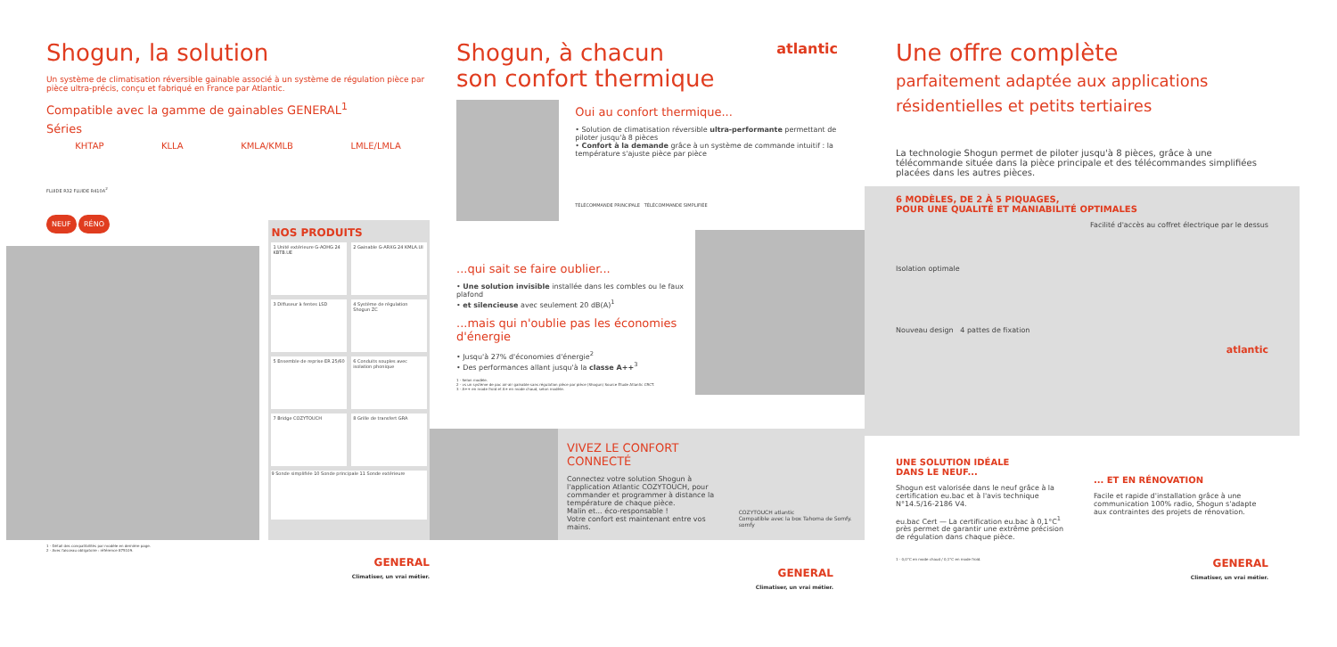Shogun, la solution
Un système de climatisation réversible gainable associé à un système de régulation pièce par pièce ultra-précis, conçu et fabriqué en France par Atlantic.
Compatible avec la gamme de gainables GENERAL<sup>1</sup>
Séries
KHTAP KLLA KMLA/KMLB LMLE/LMLA
FLUIDE R32 FLUIDE R410A<sup>2</sup>
NEUF RÉNO
NOS PRODUITS
1 Unité extérieure G-AOHG 24 KBTB.UE
2 Gainable G-ARXG 24 KMLA.UI
3 Diffuseur à fentes LSD
4 Système de régulation Shogun ZC
5 Ensemble de reprise ER 25/60
6 Conduits souples avec isolation phonique
7 Bridge COZYTOUCH
8 Grille de transfert GRA
9 Sonde simplifiée 10 Sonde principale 11 Sonde extérieure
1 - Détail des compatibilités par modèle en dernière page.
2 - Avec faisceau obligatoire : référence 875109.
GENERAL
Climatiser, un vrai métier.
Shogun, à chacun
son confort thermique
atlantic
Oui au confort thermique...
• Solution de climatisation réversible ultra-performante permettant de piloter jusqu'à 8 pièces
• Confort à la demande grâce à un système de commande intuitif : la température s'ajuste pièce par pièce
TÉLÉCOMMANDE PRINCIPALE TÉLÉCOMMANDE SIMPLIFIÉE
...qui sait se faire oublier...
• Une solution invisible installée dans les combles ou le faux plafond
• et silencieuse avec seulement 20 dB(A)<sup>1</sup>
...mais qui n'oublie pas les économies d'énergie
• Jusqu'à 27% d'économies d'énergie<sup>2</sup>
• Des performances allant jusqu'à la classe A++<sup>3</sup>
1 - Selon modèle.
2 - vs un système de pac air-air gainable sans régulation pièce par pièce (Shogun) Source Étude Atlantic CRCT.
3 - A++ en mode froid et A+ en mode chaud, selon modèle.
VIVEZ LE CONFORT CONNECTÉ
Connectez votre solution Shogun à l'application Atlantic COZYTOUCH, pour commander et programmer à distance la température de chaque pièce.
Malin et... éco-responsable !
Votre confort est maintenant entre vos mains.
COZYTOUCH atlantic
Compatible avec la box Tahoma de Somfy. somfy
GENERAL
Climatiser, un vrai métier.
Une offre complète
parfaitement adaptée aux applications résidentielles et petits tertiaires
La technologie Shogun permet de piloter jusqu'à 8 pièces, grâce à une télécommande située dans la pièce principale et des télécommandes simplifiées placées dans les autres pièces.
6 MODÈLES, DE 2 À 5 PIQUAGES,
POUR UNE QUALITÉ ET MANIABILITÉ OPTIMALES
Facilité d'accès au coffret électrique par le dessus
Isolation optimale
Nouveau design 4 pattes de fixation
atlantic
UNE SOLUTION IDÉALE
DANS LE NEUF...
Shogun est valorisée dans le neuf grâce à la certification eu.bac et à l'avis technique N°14.5/16-2186 V4.
eu.bac Cert — La certification eu.bac à 0,1°C<sup>1</sup> près permet de garantir une extrême précision de régulation dans chaque pièce.
... ET EN RÉNOVATION
Facile et rapide d'installation grâce à une communication 100% radio, Shogun s'adapte aux contraintes des projets de rénovation.
1 - 0,0°C en mode chaud / 0,1°C en mode froid.
GENERAL
Climatiser, un vrai métier.